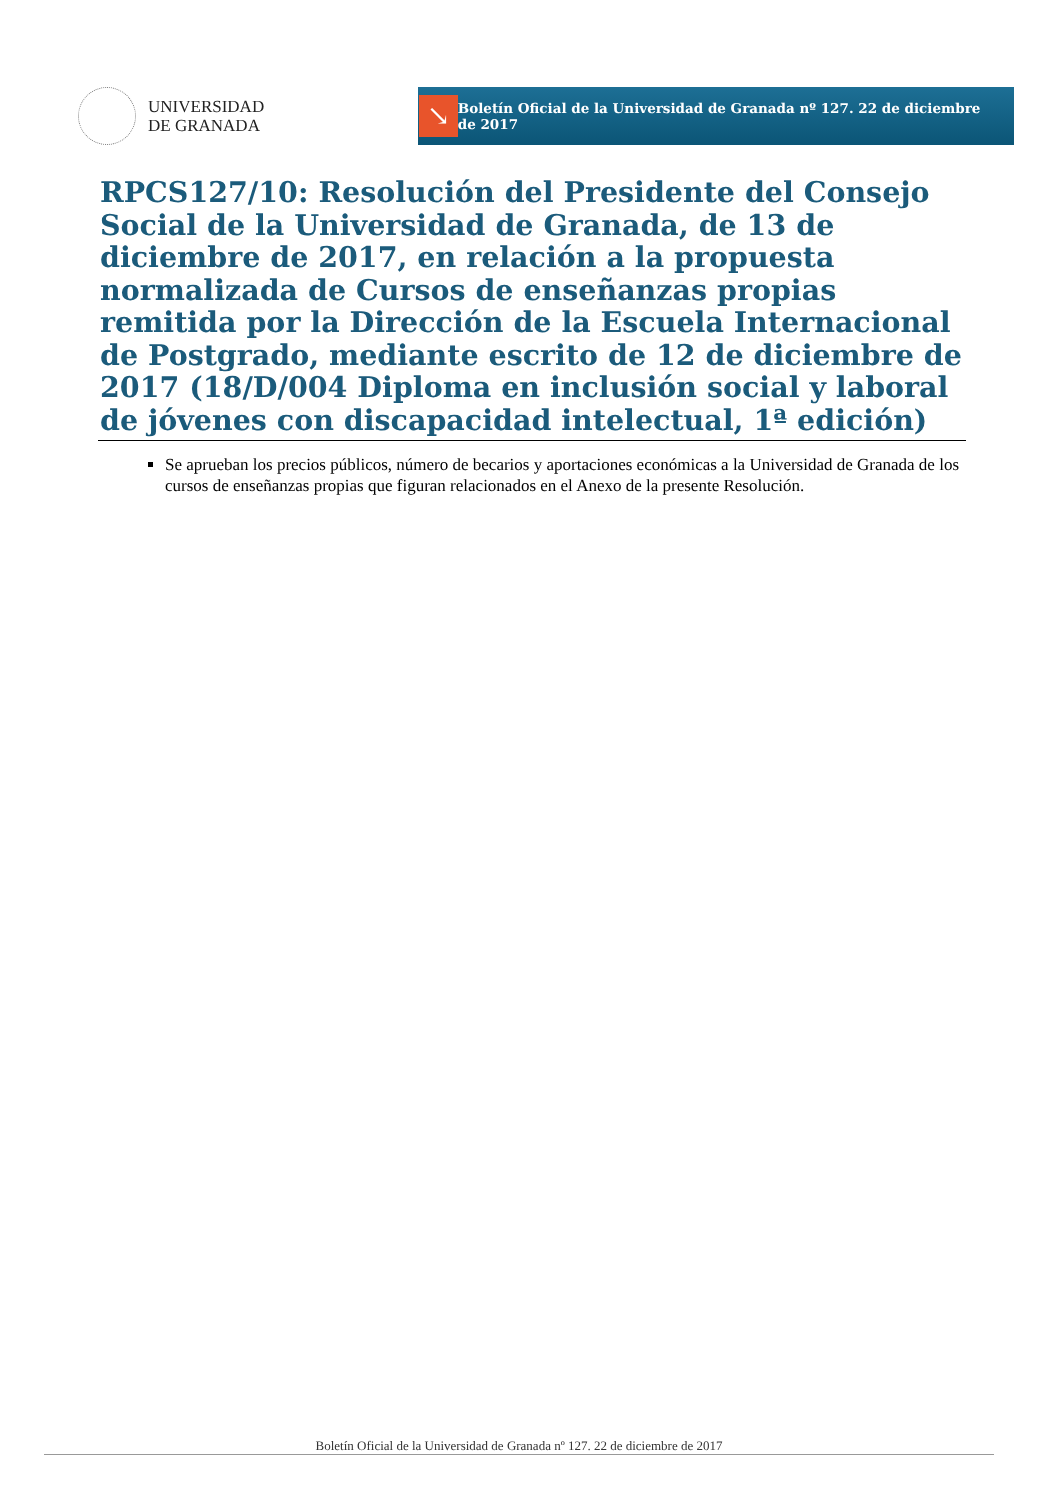UNIVERSIDAD
DE GRANADA
↘
Boletín Oficial de la Universidad de Granada nº 127. 22 de diciembre de 2017
RPCS127/10: Resolución del Presidente del Consejo Social de la Universidad de Granada, de 13 de diciembre de 2017, en relación a la propuesta normalizada de Cursos de enseñanzas propias remitida por la Dirección de la Escuela Internacional de Postgrado, mediante escrito de 12 de diciembre de 2017 (18/D/004 Diploma en inclusión social y laboral de jóvenes con discapacidad intelectual, 1ª edición)
Se aprueban los precios públicos, número de becarios y aportaciones económicas a la Universidad de Granada de los cursos de enseñanzas propias que figuran relacionados en el Anexo de la presente Resolución.
Boletín Oficial de la Universidad de Granada nº 127. 22 de diciembre de 2017